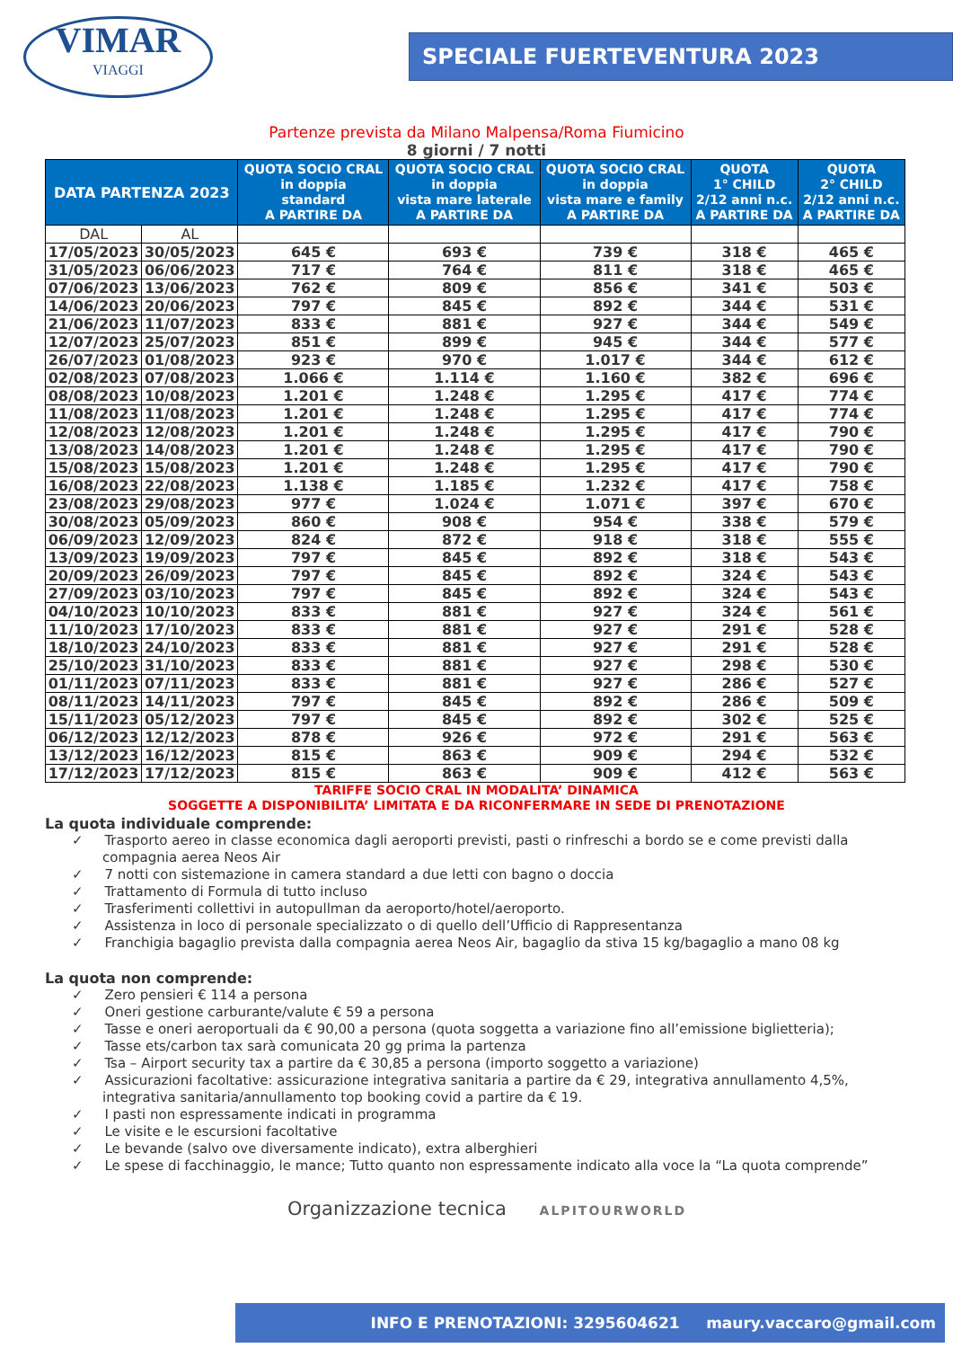VIMAR
VIAGGI
SPECIALE FUERTEVENTURA 2023
Partenze prevista da Milano Malpensa/Roma Fiumicino
8 giorni / 7 notti
| DATA PARTENZA 2023 | | QUOTA SOCIO CRAL in doppia standard A PARTIRE DA | QUOTA SOCIO CRAL in doppia vista mare laterale A PARTIRE DA | QUOTA SOCIO CRAL in doppia vista mare e family A PARTIRE DA | QUOTA 1° CHILD 2/12 anni n.c. A PARTIRE DA | QUOTA 2° CHILD 2/12 anni n.c. A PARTIRE DA |
| --- | --- | --- | --- | --- | --- | --- |
| DAL | AL | | | | | |
| 17/05/2023 | 30/05/2023 | 645 € | 693 € | 739 € | 318 € | 465 € |
| 31/05/2023 | 06/06/2023 | 717 € | 764 € | 811 € | 318 € | 465 € |
| 07/06/2023 | 13/06/2023 | 762 € | 809 € | 856 € | 341 € | 503 € |
| 14/06/2023 | 20/06/2023 | 797 € | 845 € | 892 € | 344 € | 531 € |
| 21/06/2023 | 11/07/2023 | 833 € | 881 € | 927 € | 344 € | 549 € |
| 12/07/2023 | 25/07/2023 | 851 € | 899 € | 945 € | 344 € | 577 € |
| 26/07/2023 | 01/08/2023 | 923 € | 970 € | 1.017 € | 344 € | 612 € |
| 02/08/2023 | 07/08/2023 | 1.066 € | 1.114 € | 1.160 € | 382 € | 696 € |
| 08/08/2023 | 10/08/2023 | 1.201 € | 1.248 € | 1.295 € | 417 € | 774 € |
| 11/08/2023 | 11/08/2023 | 1.201 € | 1.248 € | 1.295 € | 417 € | 774 € |
| 12/08/2023 | 12/08/2023 | 1.201 € | 1.248 € | 1.295 € | 417 € | 790 € |
| 13/08/2023 | 14/08/2023 | 1.201 € | 1.248 € | 1.295 € | 417 € | 790 € |
| 15/08/2023 | 15/08/2023 | 1.201 € | 1.248 € | 1.295 € | 417 € | 790 € |
| 16/08/2023 | 22/08/2023 | 1.138 € | 1.185 € | 1.232 € | 417 € | 758 € |
| 23/08/2023 | 29/08/2023 | 977 € | 1.024 € | 1.071 € | 397 € | 670 € |
| 30/08/2023 | 05/09/2023 | 860 € | 908 € | 954 € | 338 € | 579 € |
| 06/09/2023 | 12/09/2023 | 824 € | 872 € | 918 € | 318 € | 555 € |
| 13/09/2023 | 19/09/2023 | 797 € | 845 € | 892 € | 318 € | 543 € |
| 20/09/2023 | 26/09/2023 | 797 € | 845 € | 892 € | 324 € | 543 € |
| 27/09/2023 | 03/10/2023 | 797 € | 845 € | 892 € | 324 € | 543 € |
| 04/10/2023 | 10/10/2023 | 833 € | 881 € | 927 € | 324 € | 561 € |
| 11/10/2023 | 17/10/2023 | 833 € | 881 € | 927 € | 291 € | 528 € |
| 18/10/2023 | 24/10/2023 | 833 € | 881 € | 927 € | 291 € | 528 € |
| 25/10/2023 | 31/10/2023 | 833 € | 881 € | 927 € | 298 € | 530 € |
| 01/11/2023 | 07/11/2023 | 833 € | 881 € | 927 € | 286 € | 527 € |
| 08/11/2023 | 14/11/2023 | 797 € | 845 € | 892 € | 286 € | 509 € |
| 15/11/2023 | 05/12/2023 | 797 € | 845 € | 892 € | 302 € | 525 € |
| 06/12/2023 | 12/12/2023 | 878 € | 926 € | 972 € | 291 € | 563 € |
| 13/12/2023 | 16/12/2023 | 815 € | 863 € | 909 € | 294 € | 532 € |
| 17/12/2023 | 17/12/2023 | 815 € | 863 € | 909 € | 412 € | 563 € |
TARIFFE SOCIO CRAL IN MODALITA’ DINAMICA
SOGGETTE A DISPONIBILITA’ LIMITATA E DA RICONFERMARE IN SEDE DI PRENOTAZIONE
La quota individuale comprende:
✓ Trasporto aereo in classe economica dagli aeroporti previsti, pasti o rinfreschi a bordo se e come previsti dalla compagnia aerea Neos Air
✓ 7 notti con sistemazione in camera standard a due letti con bagno o doccia
✓ Trattamento di Formula di tutto incluso
✓ Trasferimenti collettivi in autopullman da aeroporto/hotel/aeroporto.
✓ Assistenza in loco di personale specializzato o di quello dell’Ufficio di Rappresentanza
✓ Franchigia bagaglio prevista dalla compagnia aerea Neos Air, bagaglio da stiva 15 kg/bagaglio a mano 08 kg
La quota non comprende:
✓ Zero pensieri € 114 a persona
✓ Oneri gestione carburante/valute € 59 a persona
✓ Tasse e oneri aeroportuali da € 90,00 a persona (quota soggetta a variazione fino all’emissione biglietteria);
✓ Tasse ets/carbon tax sarà comunicata 20 gg prima la partenza
✓ Tsa – Airport security tax a partire da € 30,85 a persona (importo soggetto a variazione)
✓ Assicurazioni facoltative: assicurazione integrativa sanitaria a partire da € 29, integrativa annullamento 4,5%, integrativa sanitaria/annullamento top booking covid a partire da € 19.
✓ I pasti non espressamente indicati in programma
✓ Le visite e le escursioni facoltative
✓ Le bevande (salvo ove diversamente indicato), extra alberghieri
✓ Le spese di facchinaggio, le mance; Tutto quanto non espressamente indicato alla voce la “La quota comprende”
Organizzazione tecnica ALPITOURWORLD
INFO E PRENOTAZIONI: 3295604621 maury.vaccaro@gmail.com